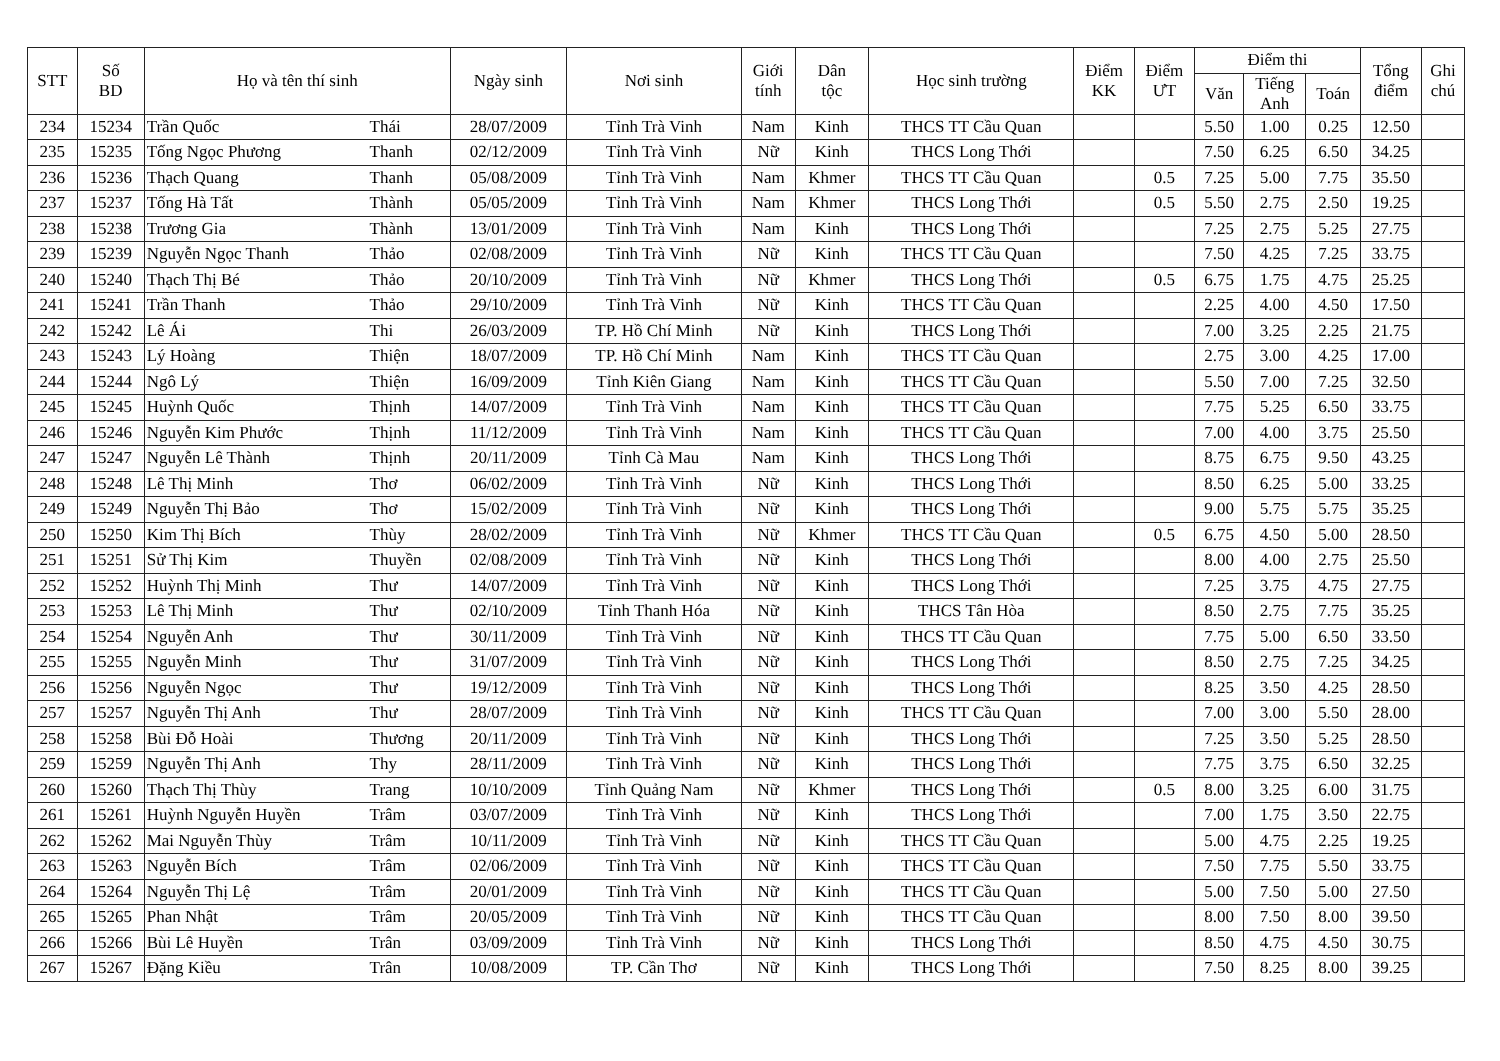| STT | Số BD | Họ và tên thí sinh | | Ngày sinh | Nơi sinh | Giới tính | Dân tộc | Học sinh trường | Điểm KK | Điểm ƯT | Điểm thi | | | Tổng điểm | Ghi chú |
| --- | --- | --- | --- | --- | --- | --- | --- | --- | --- | --- | --- | --- | --- | --- | --- |
| | | | | | | | | | | | Văn | Tiếng Anh | Toán | | |
| 234 | 15234 | Trần Quốc | Thái | 28/07/2009 | Tỉnh Trà Vinh | Nam | Kinh | THCS TT Cầu Quan | | | 5.50 | 1.00 | 0.25 | 12.50 | |
| 235 | 15235 | Tống Ngọc Phương | Thanh | 02/12/2009 | Tỉnh Trà Vinh | Nữ | Kinh | THCS Long Thới | | | 7.50 | 6.25 | 6.50 | 34.25 | |
| 236 | 15236 | Thạch Quang | Thanh | 05/08/2009 | Tỉnh Trà Vinh | Nam | Khmer | THCS TT Cầu Quan | | 0.5 | 7.25 | 5.00 | 7.75 | 35.50 | |
| 237 | 15237 | Tống Hà Tất | Thành | 05/05/2009 | Tỉnh Trà Vinh | Nam | Khmer | THCS Long Thới | | 0.5 | 5.50 | 2.75 | 2.50 | 19.25 | |
| 238 | 15238 | Trương Gia | Thành | 13/01/2009 | Tỉnh Trà Vinh | Nam | Kinh | THCS Long Thới | | | 7.25 | 2.75 | 5.25 | 27.75 | |
| 239 | 15239 | Nguyễn Ngọc Thanh | Thảo | 02/08/2009 | Tỉnh Trà Vinh | Nữ | Kinh | THCS TT Cầu Quan | | | 7.50 | 4.25 | 7.25 | 33.75 | |
| 240 | 15240 | Thạch Thị Bé | Thảo | 20/10/2009 | Tỉnh Trà Vinh | Nữ | Khmer | THCS Long Thới | | 0.5 | 6.75 | 1.75 | 4.75 | 25.25 | |
| 241 | 15241 | Trần Thanh | Thảo | 29/10/2009 | Tỉnh Trà Vinh | Nữ | Kinh | THCS TT Cầu Quan | | | 2.25 | 4.00 | 4.50 | 17.50 | |
| 242 | 15242 | Lê Ái | Thi | 26/03/2009 | TP. Hồ Chí Minh | Nữ | Kinh | THCS Long Thới | | | 7.00 | 3.25 | 2.25 | 21.75 | |
| 243 | 15243 | Lý Hoàng | Thiện | 18/07/2009 | TP. Hồ Chí Minh | Nam | Kinh | THCS TT Cầu Quan | | | 2.75 | 3.00 | 4.25 | 17.00 | |
| 244 | 15244 | Ngô Lý | Thiện | 16/09/2009 | Tỉnh Kiên Giang | Nam | Kinh | THCS TT Cầu Quan | | | 5.50 | 7.00 | 7.25 | 32.50 | |
| 245 | 15245 | Huỳnh Quốc | Thịnh | 14/07/2009 | Tỉnh Trà Vinh | Nam | Kinh | THCS TT Cầu Quan | | | 7.75 | 5.25 | 6.50 | 33.75 | |
| 246 | 15246 | Nguyễn Kim Phước | Thịnh | 11/12/2009 | Tỉnh Trà Vinh | Nam | Kinh | THCS TT Cầu Quan | | | 7.00 | 4.00 | 3.75 | 25.50 | |
| 247 | 15247 | Nguyễn Lê Thành | Thịnh | 20/11/2009 | Tỉnh Cà Mau | Nam | Kinh | THCS Long Thới | | | 8.75 | 6.75 | 9.50 | 43.25 | |
| 248 | 15248 | Lê Thị Minh | Thơ | 06/02/2009 | Tỉnh Trà Vinh | Nữ | Kinh | THCS Long Thới | | | 8.50 | 6.25 | 5.00 | 33.25 | |
| 249 | 15249 | Nguyễn Thị Bảo | Thơ | 15/02/2009 | Tỉnh Trà Vinh | Nữ | Kinh | THCS Long Thới | | | 9.00 | 5.75 | 5.75 | 35.25 | |
| 250 | 15250 | Kim Thị Bích | Thùy | 28/02/2009 | Tỉnh Trà Vinh | Nữ | Khmer | THCS TT Cầu Quan | | 0.5 | 6.75 | 4.50 | 5.00 | 28.50 | |
| 251 | 15251 | Sử Thị Kim | Thuyền | 02/08/2009 | Tỉnh Trà Vinh | Nữ | Kinh | THCS Long Thới | | | 8.00 | 4.00 | 2.75 | 25.50 | |
| 252 | 15252 | Huỳnh Thị Minh | Thư | 14/07/2009 | Tỉnh Trà Vinh | Nữ | Kinh | THCS Long Thới | | | 7.25 | 3.75 | 4.75 | 27.75 | |
| 253 | 15253 | Lê Thị Minh | Thư | 02/10/2009 | Tỉnh Thanh Hóa | Nữ | Kinh | THCS Tân Hòa | | | 8.50 | 2.75 | 7.75 | 35.25 | |
| 254 | 15254 | Nguyễn Anh | Thư | 30/11/2009 | Tỉnh Trà Vinh | Nữ | Kinh | THCS TT Cầu Quan | | | 7.75 | 5.00 | 6.50 | 33.50 | |
| 255 | 15255 | Nguyễn Minh | Thư | 31/07/2009 | Tỉnh Trà Vinh | Nữ | Kinh | THCS Long Thới | | | 8.50 | 2.75 | 7.25 | 34.25 | |
| 256 | 15256 | Nguyễn Ngọc | Thư | 19/12/2009 | Tỉnh Trà Vinh | Nữ | Kinh | THCS Long Thới | | | 8.25 | 3.50 | 4.25 | 28.50 | |
| 257 | 15257 | Nguyễn Thị Anh | Thư | 28/07/2009 | Tỉnh Trà Vinh | Nữ | Kinh | THCS TT Cầu Quan | | | 7.00 | 3.00 | 5.50 | 28.00 | |
| 258 | 15258 | Bùi Đỗ Hoài | Thương | 20/11/2009 | Tỉnh Trà Vinh | Nữ | Kinh | THCS Long Thới | | | 7.25 | 3.50 | 5.25 | 28.50 | |
| 259 | 15259 | Nguyễn Thị Anh | Thy | 28/11/2009 | Tỉnh Trà Vinh | Nữ | Kinh | THCS Long Thới | | | 7.75 | 3.75 | 6.50 | 32.25 | |
| 260 | 15260 | Thạch Thị Thùy | Trang | 10/10/2009 | Tỉnh Quảng Nam | Nữ | Khmer | THCS Long Thới | | 0.5 | 8.00 | 3.25 | 6.00 | 31.75 | |
| 261 | 15261 | Huỳnh Nguyễn Huyền | Trâm | 03/07/2009 | Tỉnh Trà Vinh | Nữ | Kinh | THCS Long Thới | | | 7.00 | 1.75 | 3.50 | 22.75 | |
| 262 | 15262 | Mai Nguyễn Thùy | Trâm | 10/11/2009 | Tỉnh Trà Vinh | Nữ | Kinh | THCS TT Cầu Quan | | | 5.00 | 4.75 | 2.25 | 19.25 | |
| 263 | 15263 | Nguyễn Bích | Trâm | 02/06/2009 | Tỉnh Trà Vinh | Nữ | Kinh | THCS TT Cầu Quan | | | 7.50 | 7.75 | 5.50 | 33.75 | |
| 264 | 15264 | Nguyễn Thị Lệ | Trâm | 20/01/2009 | Tỉnh Trà Vinh | Nữ | Kinh | THCS TT Cầu Quan | | | 5.00 | 7.50 | 5.00 | 27.50 | |
| 265 | 15265 | Phan Nhật | Trâm | 20/05/2009 | Tỉnh Trà Vinh | Nữ | Kinh | THCS TT Cầu Quan | | | 8.00 | 7.50 | 8.00 | 39.50 | |
| 266 | 15266 | Bùi Lê Huyền | Trân | 03/09/2009 | Tỉnh Trà Vinh | Nữ | Kinh | THCS Long Thới | | | 8.50 | 4.75 | 4.50 | 30.75 | |
| 267 | 15267 | Đặng Kiều | Trân | 10/08/2009 | TP. Cần Thơ | Nữ | Kinh | THCS Long Thới | | | 7.50 | 8.25 | 8.00 | 39.25 | |